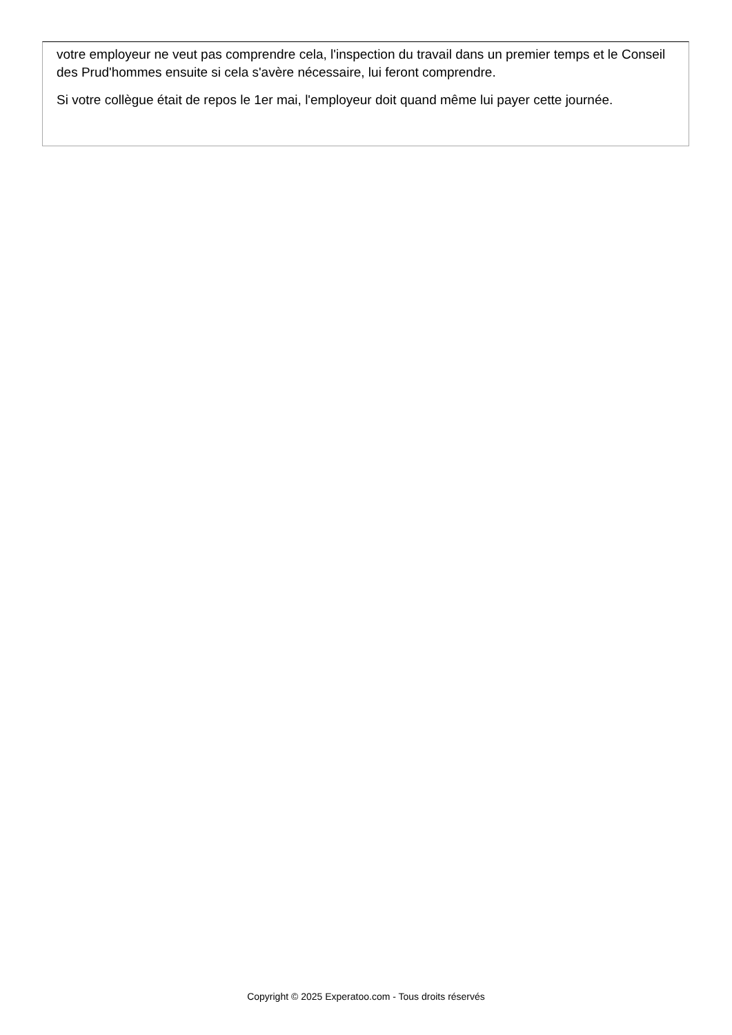votre employeur ne veut pas comprendre cela, l'inspection du travail dans un premier temps et le Conseil des Prud'hommes ensuite si cela s'avère nécessaire, lui feront comprendre.
Si votre collègue était de repos le 1er mai, l'employeur doit quand même lui payer cette journée.
Copyright © 2025 Experatoo.com - Tous droits réservés